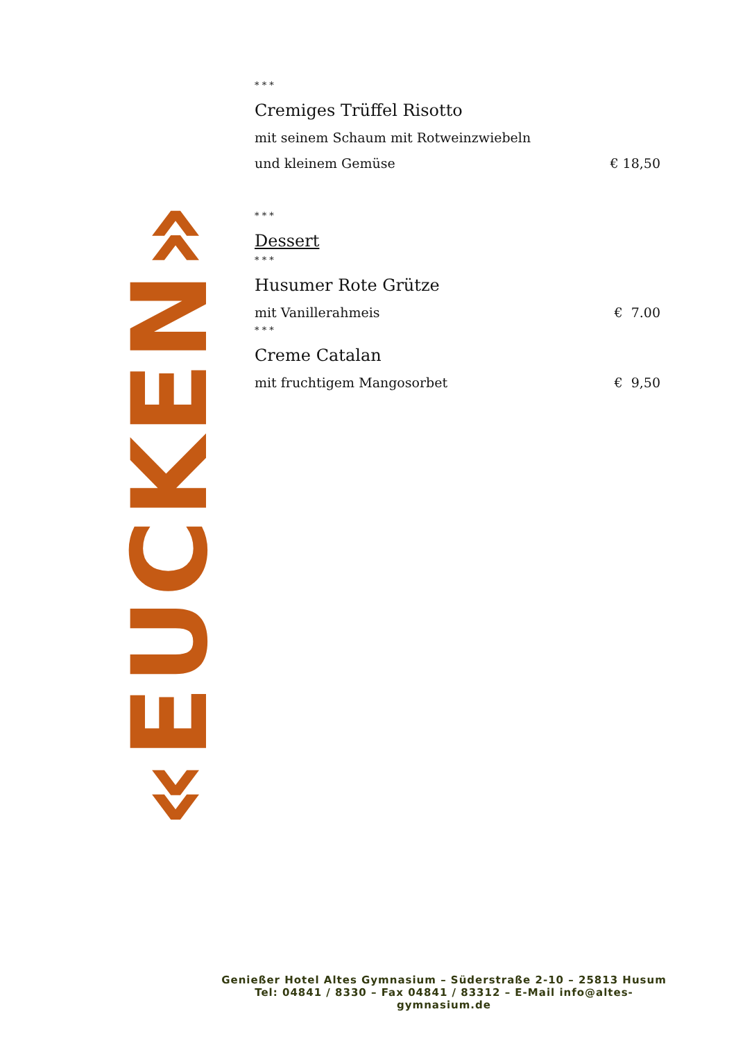«EUCKEN»
* * *
Cremiges Trüffel Risotto
mit seinem Schaum mit Rotweinzwiebeln
und kleinem Gemüse € 18,50
* * *
Dessert
* * *
Husumer Rote Grütze
mit Vanillerahmeis € 7.00
* * *
Creme Catalan
mit fruchtigem Mangosorbet € 9,50
Genießer Hotel Altes Gymnasium – Süderstraße 2-10 – 25813 Husum
Tel: 04841 / 8330 – Fax 04841 / 83312 – E-Mail info@altes-gymnasium.de